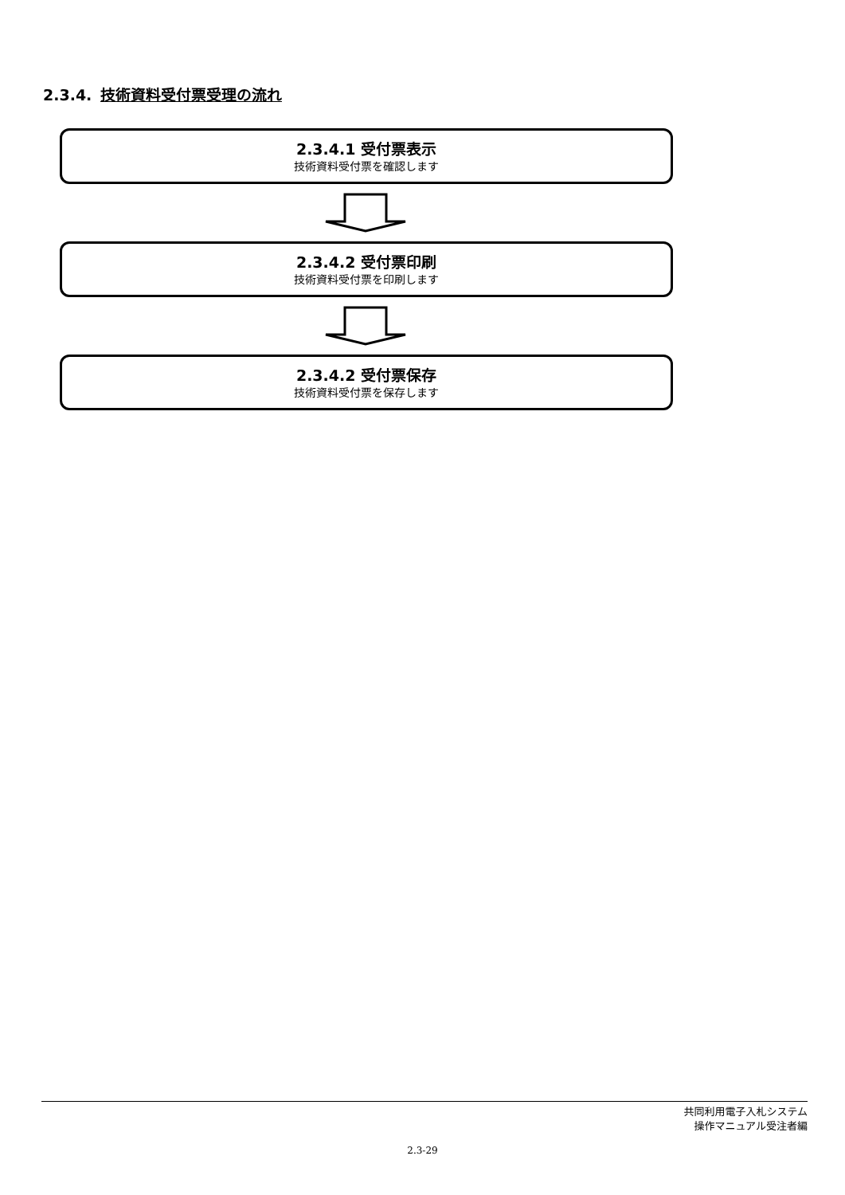2.3.4. 技術資料受付票受理の流れ
2.3.4.1 受付票表示
技術資料受付票を確認します
2.3.4.2 受付票印刷
技術資料受付票を印刷します
2.3.4.2 受付票保存
技術資料受付票を保存します
共同利用電子入札システム
操作マニュアル受注者編
2.3-29